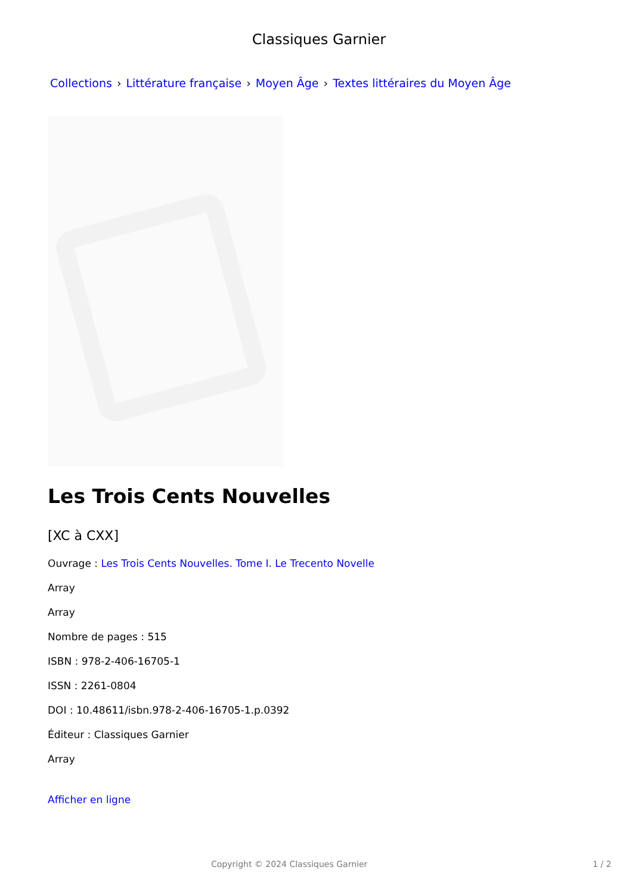Classiques Garnier
Collections › Littérature française › Moyen Âge › Textes littéraires du Moyen Âge
Les Trois Cents Nouvelles
[XC à CXX]
Ouvrage : Les Trois Cents Nouvelles. Tome I. Le Trecento Novelle
Array
Array
Nombre de pages : 515
ISBN : 978-2-406-16705-1
ISSN : 2261-0804
DOI : 10.48611/isbn.978-2-406-16705-1.p.0392
Éditeur : Classiques Garnier
Array
Afficher en ligne
Copyright © 2024 Classiques Garnier 1 / 2